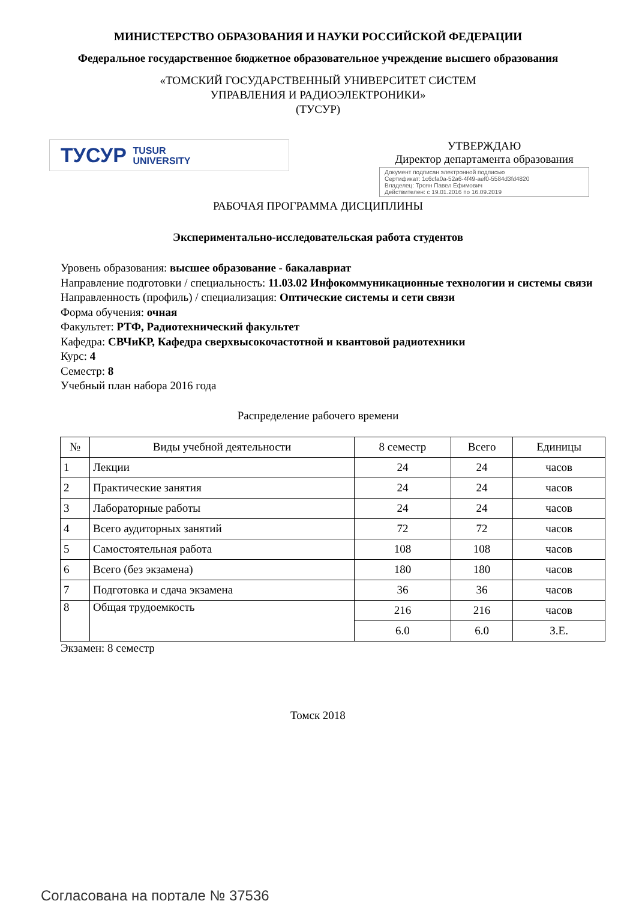МИНИСТЕРСТВО ОБРАЗОВАНИЯ И НАУКИ РОССИЙСКОЙ ФЕДЕРАЦИИ
Федеральное государственное бюджетное образовательное учреждение высшего образования
«ТОМСКИЙ ГОСУДАРСТВЕННЫЙ УНИВЕРСИТЕТ СИСТЕМ
УПРАВЛЕНИЯ И РАДИОЭЛЕКТРОНИКИ»
(ТУСУР)
ТУСУР TUSUR
UNIVERSITY
УТВЕРЖДАЮ
Директор департамента образования
Документ подписан электронной подписью
Сертификат: 1c6cfa0a-52a6-4f49-aef0-5584d3fd4820
Владелец: Троян Павел Ефимович
Действителен: с 19.01.2016 по 16.09.2019
РАБОЧАЯ ПРОГРАММА ДИСЦИПЛИНЫ
Экспериментально-исследовательская работа студентов
Уровень образования: высшее образование - бакалавриат
Направление подготовки / специальность: 11.03.02 Инфокоммуникационные технологии и системы связи
Направленность (профиль) / специализация: Оптические системы и сети связи
Форма обучения: очная
Факультет: РТФ, Радиотехнический факультет
Кафедра: СВЧиКР, Кафедра сверхвысокочастотной и квантовой радиотехники
Курс: 4
Семестр: 8
Учебный план набора 2016 года
Распределение рабочего времени
| № | Виды учебной деятельности | 8 семестр | Всего | Единицы |
| --- | --- | --- | --- | --- |
| 1 | Лекции | 24 | 24 | часов |
| 2 | Практические занятия | 24 | 24 | часов |
| 3 | Лабораторные работы | 24 | 24 | часов |
| 4 | Всего аудиторных занятий | 72 | 72 | часов |
| 5 | Самостоятельная работа | 108 | 108 | часов |
| 6 | Всего (без экзамена) | 180 | 180 | часов |
| 7 | Подготовка и сдача экзамена | 36 | 36 | часов |
| 8 | Общая трудоемкость | 216 | 216 | часов |
| | | 6.0 | 6.0 | З.Е. |
Экзамен: 8 семестр
Томск 2018
Согласована на портале № 37536